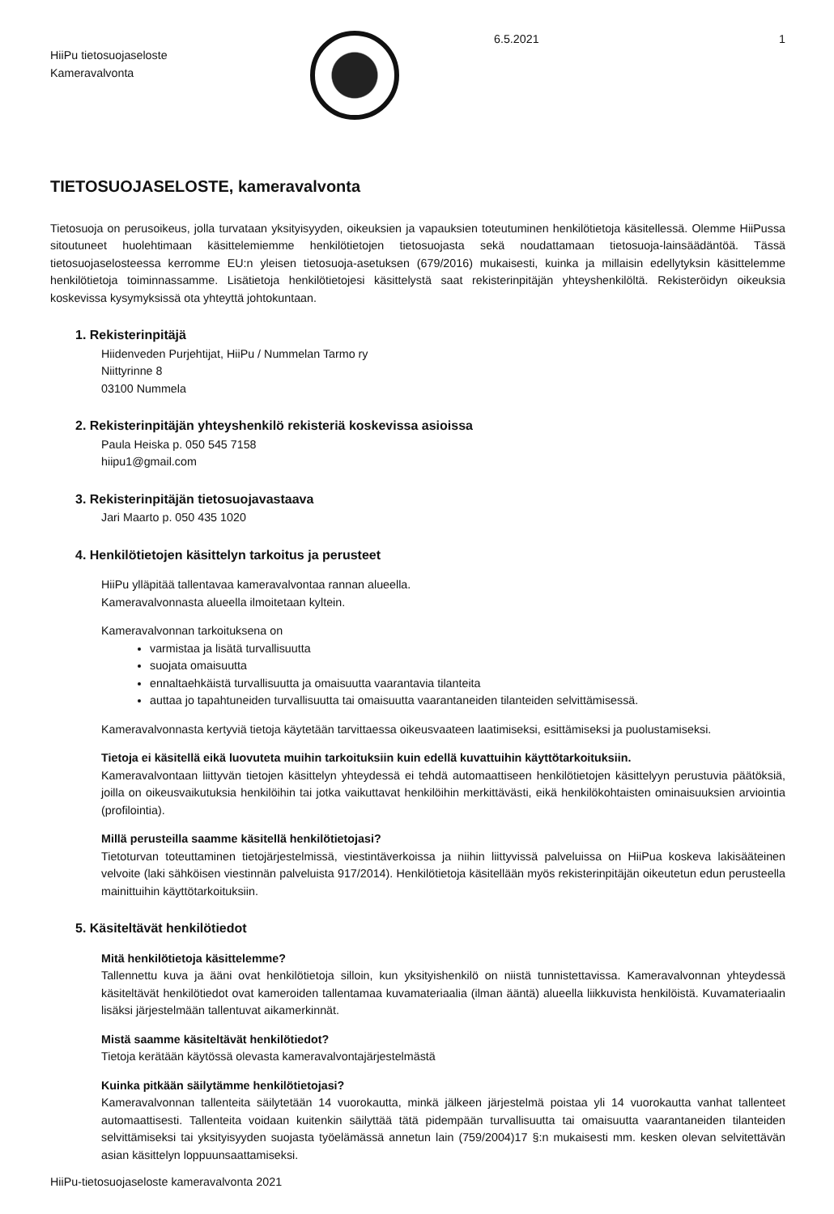HiiPu tietosuojaseloste
Kameravalvonta
6.5.2021 1
TIETOSUOJASELOSTE, kameravalvonta
Tietosuoja on perusoikeus, jolla turvataan yksityisyyden, oikeuksien ja vapauksien toteutuminen henkilötietoja käsitellessä. Olemme HiiPussa sitoutuneet huolehtimaan käsittelemiemme henkilötietojen tietosuojasta sekä noudattamaan tietosuoja-lainsäädäntöä. Tässä tietosuojaselosteessa kerromme EU:n yleisen tietosuoja-asetuksen (679/2016) mukaisesti, kuinka ja millaisin edellytyksin käsittelemme henkilötietoja toiminnassamme. Lisätietoja henkilötietojesi käsittelystä saat rekisterinpitäjän yhteyshenkilöltä. Rekisteröidyn oikeuksia koskevissa kysymyksissä ota yhteyttä johtokuntaan.
1. Rekisterinpitäjä
Hiidenveden Purjehtijat, HiiPu / Nummelan Tarmo ry
Niittyrinne 8
03100 Nummela
2. Rekisterinpitäjän yhteyshenkilö rekisteriä koskevissa asioissa
Paula Heiska p. 050 545 7158
hiipu1@gmail.com
3. Rekisterinpitäjän tietosuojavastaava
Jari Maarto p. 050 435 1020
4. Henkilötietojen käsittelyn tarkoitus ja perusteet
HiiPu ylläpitää tallentavaa kameravalvontaa rannan alueella.
Kameravalvonnasta alueella ilmoitetaan kyltein.
Kameravalvonnan tarkoituksena on
varmistaa ja lisätä turvallisuutta
suojata omaisuutta
ennaltaehkäistä turvallisuutta ja omaisuutta vaarantavia tilanteita
auttaa jo tapahtuneiden turvallisuutta tai omaisuutta vaarantaneiden tilanteiden selvittämisessä.
Kameravalvonnasta kertyviä tietoja käytetään tarvittaessa oikeusvaateen laatimiseksi, esittämiseksi ja puolustamiseksi.
Tietoja ei käsitellä eikä luovuteta muihin tarkoituksiin kuin edellä kuvattuihin käyttötarkoituksiin.
Kameravalvontaan liittyvän tietojen käsittelyn yhteydessä ei tehdä automaattiseen henkilötietojen käsittelyyn perustuvia päätöksiä, joilla on oikeusvaikutuksia henkilöihin tai jotka vaikuttavat henkilöihin merkittävästi, eikä henkilökohtaisten ominaisuuksien arviointia (profilointia).
Millä perusteilla saamme käsitellä henkilötietojasi?
Tietoturvan toteuttaminen tietojärjestelmissä, viestintäverkoissa ja niihin liittyvissä palveluissa on HiiPua koskeva lakisääteinen velvoite (laki sähköisen viestinnän palveluista 917/2014). Henkilötietoja käsitellään myös rekisterinpitäjän oikeutetun edun perusteella mainittuihin käyttötarkoituksiin.
5. Käsiteltävät henkilötiedot
Mitä henkilötietoja käsittelemme?
Tallennettu kuva ja ääni ovat henkilötietoja silloin, kun yksityishenkilö on niistä tunnistettavissa. Kameravalvonnan yhteydessä käsiteltävät henkilötiedot ovat kameroiden tallentamaa kuvamateriaalia (ilman ääntä) alueella liikkuvista henkilöistä. Kuvamateriaalin lisäksi järjestelmään tallentuvat aikamerkinnät.
Mistä saamme käsiteltävät henkilötiedot?
Tietoja kerätään käytössä olevasta kameravalvontajärjestelmästä
Kuinka pitkään säilytämme henkilötietojasi?
Kameravalvonnan tallenteita säilytetään 14 vuorokautta, minkä jälkeen järjestelmä poistaa yli 14 vuorokautta vanhat tallenteet automaattisesti. Tallenteita voidaan kuitenkin säilyttää tätä pidempään turvallisuutta tai omaisuutta vaarantaneiden tilanteiden selvittämiseksi tai yksityisyyden suojasta työelämässä annetun lain (759/2004)17 §:n mukaisesti mm. kesken olevan selvitettävän asian käsittelyn loppuunsaattamiseksi.
HiiPu-tietosuojaseloste kameravalvonta 2021